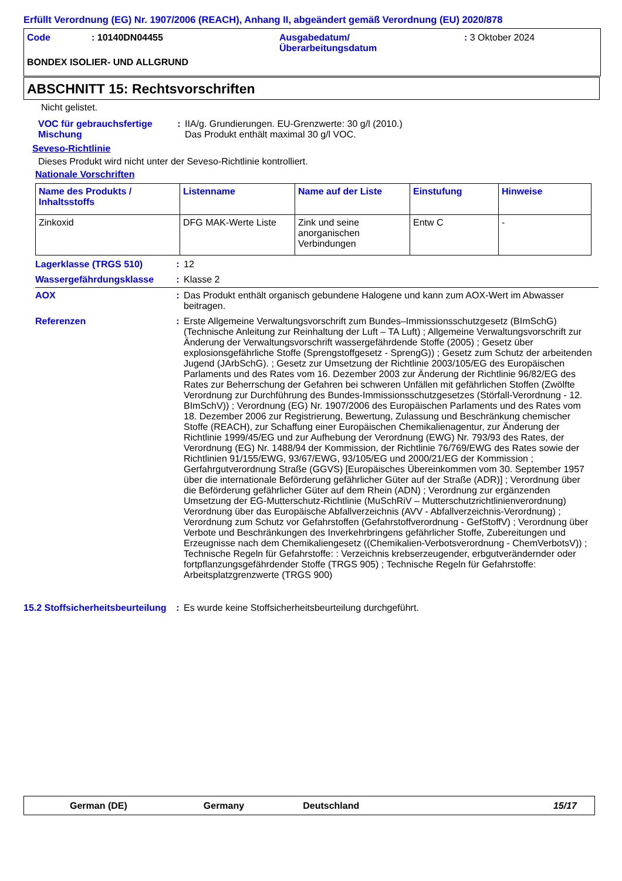Erfüllt Verordnung (EG) Nr. 1907/2006 (REACH), Anhang II, abgeändert gemäß Verordnung (EU) 2020/878
Code : 10140DN04455 Ausgabedatum/
Überarbeitungsdatum
: 3 Oktober 2024
BONDEX ISOLIER- UND ALLGRUND
ABSCHNITT 15: Rechtsvorschriften
Nicht gelistet.
VOC für gebrauchsfertige Mischung
: IIA/g. Grundierungen. EU-Grenzwerte: 30 g/l (2010.)
Das Produkt enthält maximal 30 g/l VOC.
Seveso-Richtlinie
Dieses Produkt wird nicht unter der Seveso-Richtlinie kontrolliert.
Nationale Vorschriften
| Name des Produkts / Inhaltsstoffs | Listenname | Name auf der Liste | Einstufung | Hinweise |
| --- | --- | --- | --- | --- |
| Zinkoxid | DFG MAK-Werte Liste | Zink und seine anorganischen Verbindungen | Entw C | - |
Lagerklasse (TRGS 510) : 12
Wassergefährdungsklasse : Klasse 2
AOX : Das Produkt enthält organisch gebundene Halogene und kann zum AOX-Wert im Abwasser beitragen.
Referenzen : Erste Allgemeine Verwaltungsvorschrift zum Bundes–Immissionsschutzgesetz (BImSchG) (Technische Anleitung zur Reinhaltung der Luft – TA Luft) ; Allgemeine Verwaltungsvorschrift zur Änderung der Verwaltungsvorschrift wassergefährdende Stoffe (2005) ; Gesetz über explosionsgefährliche Stoffe (Sprengstoffgesetz - SprengG)) ; Gesetz zum Schutz der arbeitenden Jugend (JArbSchG). ; Gesetz zur Umsetzung der Richtlinie 2003/105/EG des Europäischen Parlaments und des Rates vom 16. Dezember 2003 zur Änderung der Richtlinie 96/82/EG des Rates zur Beherrschung der Gefahren bei schweren Unfällen mit gefährlichen Stoffen (Zwölfte Verordnung zur Durchführung des Bundes-Immissionsschutzgesetzes (Störfall-Verordnung - 12. BImSchV)) ; Verordnung (EG) Nr. 1907/2006 des Europäischen Parlaments und des Rates vom 18. Dezember 2006 zur Registrierung, Bewertung, Zulassung und Beschränkung chemischer Stoffe (REACH), zur Schaffung einer Europäischen Chemikalienagentur, zur Änderung der Richtlinie 1999/45/EG und zur Aufhebung der Verordnung (EWG) Nr. 793/93 des Rates, der Verordnung (EG) Nr. 1488/94 der Kommission, der Richtlinie 76/769/EWG des Rates sowie der Richtlinien 91/155/EWG, 93/67/EWG, 93/105/EG und 2000/21/EG der Kommission ; Gerfahrgutverordnung Straße (GGVS) [Europäisches Übereinkommen vom 30. September 1957 über die internationale Beförderung gefährlicher Güter auf der Straße (ADR)] ; Verordnung über die Beförderung gefährlicher Güter auf dem Rhein (ADN) ; Verordnung zur ergänzenden Umsetzung der EG-Mutterschutz-Richtlinie (MuSchRiV – Mutterschutzrichtlinienverordnung) Verordnung über das Europäische Abfallverzeichnis (AVV - Abfallverzeichnis-Verordnung) ; Verordnung zum Schutz vor Gefahrstoffen (Gefahrstoffverordnung - GefStoffV) ; Verordnung über Verbote und Beschränkungen des Inverkehrbringens gefährlicher Stoffe, Zubereitungen und Erzeugnisse nach dem Chemikaliengesetz ((Chemikalien-Verbotsverordnung - ChemVerbotsV)) ; Technische Regeln für Gefahrstoffe: : Verzeichnis krebserzeugender, erbgutverändernder oder fortpflanzungsgefährdender Stoffe (TRGS 905) ; Technische Regeln für Gefahrstoffe: Arbeitsplatzgrenzwerte (TRGS 900)
15.2 Stoffsicherheitsbeurteilung
: Es wurde keine Stoffsicherheitsbeurteilung durchgeführt.
German (DE) Germany Deutschland 15/17